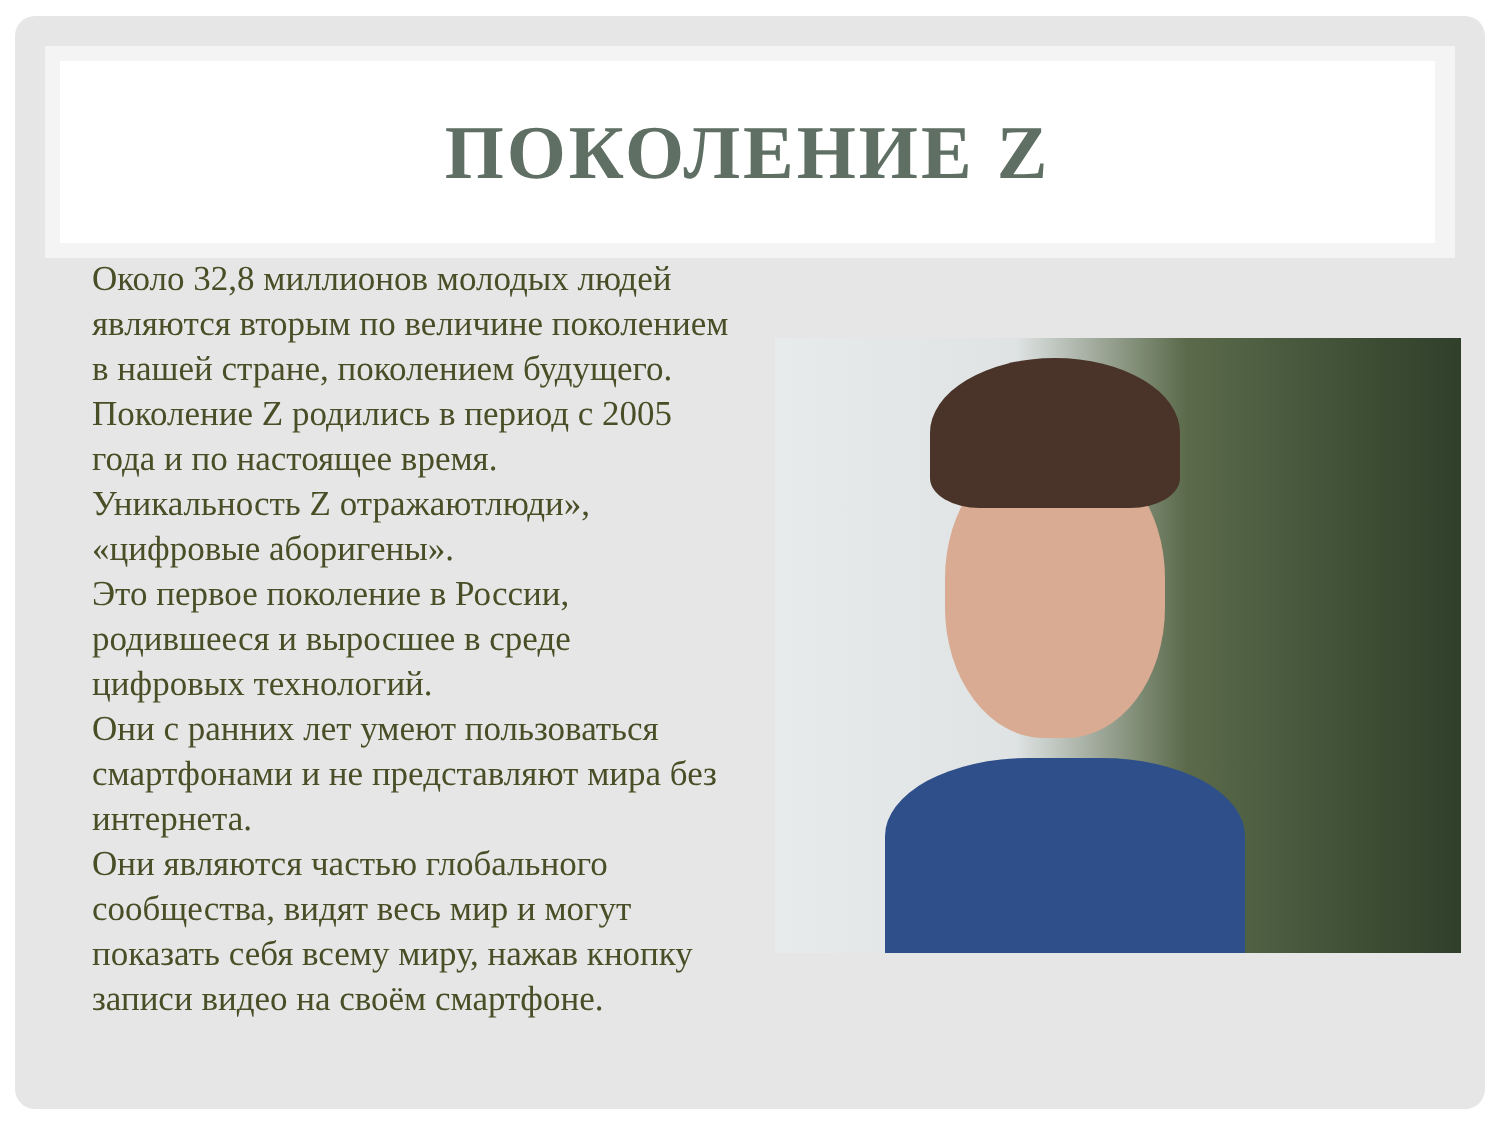ПОКОЛЕНИЕ Z
Около 32,8 миллионов молодых людей являются вторым по величине поколением в нашей стране, поколением будущего.
Поколение Z родились в период с 2005 года и по настоящее время.
Уникальность Z отражаютлюди», «цифровые аборигены».
Это первое поколение в России, родившееся и выросшее в среде цифровых технологий.
Они с ранних лет умеют пользоваться смартфонами и не представляют мира без интернета.
Они являются частью глобального сообщества, видят весь мир и могут показать себя всему миру, нажав кнопку записи видео на своём смартфоне.